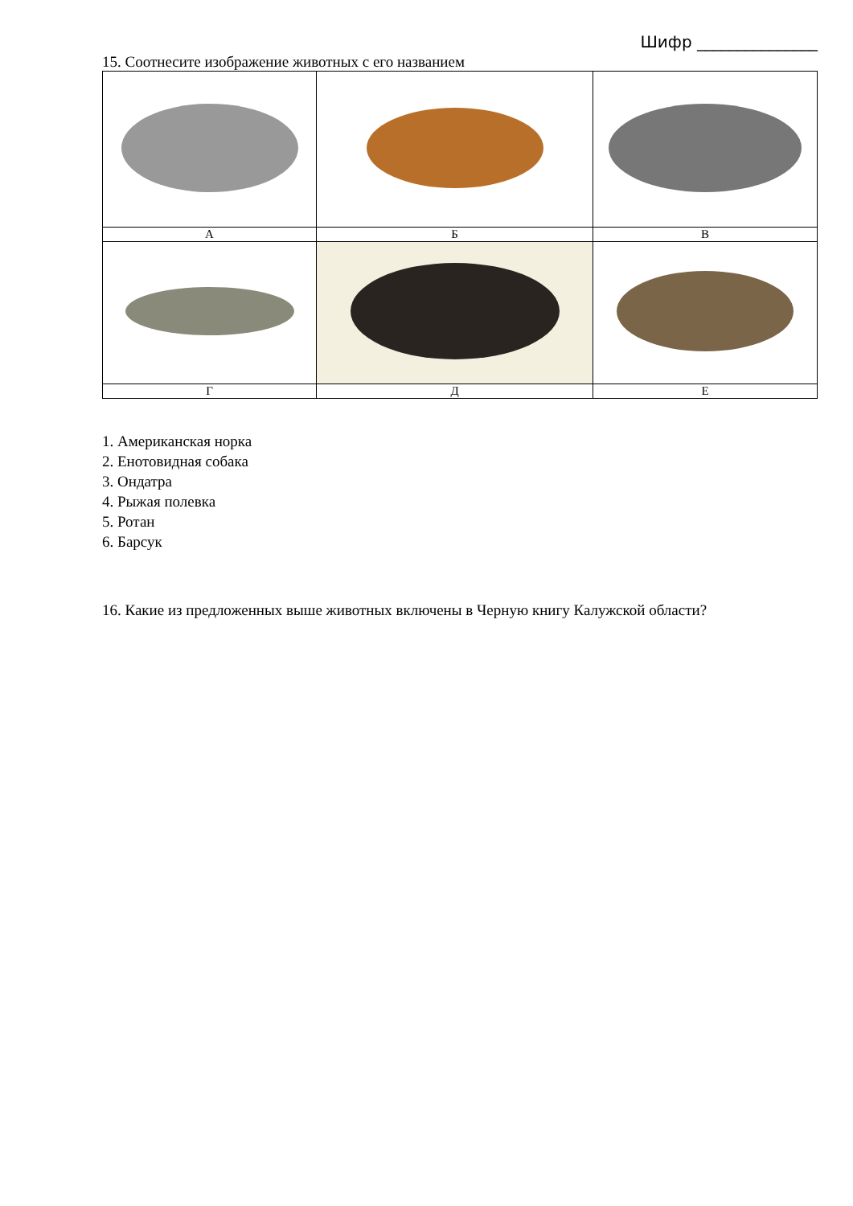Шифр _______________
15. Соотнесите изображение животных с его названием
| А | Б | В |
| Г | Д | Е |
1. Американская норка
2. Енотовидная собака
3. Ондатра
4. Рыжая полевка
5. Ротан
6. Барсук
16. Какие из предложенных выше животных включены в Черную книгу Калужской области?